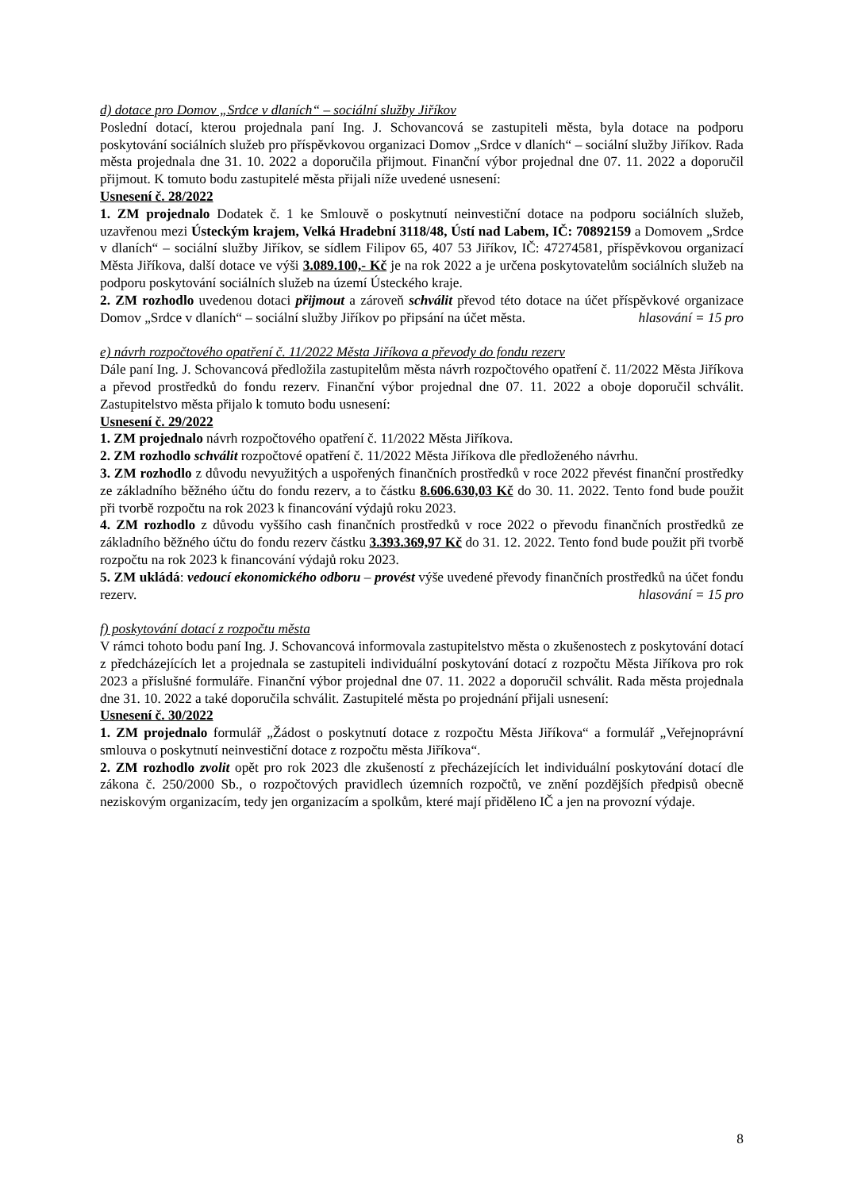d) dotace pro Domov „Srdce v dlaních“ – sociální služby Jiříkov
Poslední dotací, kterou projednala paní Ing. J. Schovancová se zastupiteli města, byla dotace na podporu poskytování sociálních služeb pro příspěvkovou organizaci Domov „Srdce v dlaních“ – sociální služby Jiříkov. Rada města projednala dne 31. 10. 2022 a doporučila přijmout. Finanční výbor projednal dne 07. 11. 2022 a doporučil přijmout. K tomuto bodu zastupitelé města přijali níže uvedené usnesení:
Usnesení č. 28/2022
1. ZM projednalo Dodatek č. 1 ke Smlouvě o poskytnutí neinvestiční dotace na podporu sociálních služeb, uzavřenou mezi Ústeckým krajem, Velká Hradební 3118/48, Ústí nad Labem, IČ: 70892159 a Domovem „Srdce v dlaních“ – sociální služby Jiříkov, se sídlem Filipov 65, 407 53 Jiříkov, IČ: 47274581, příspěvkovou organizací Města Jiříkova, další dotace ve výši 3.089.100,- Kč je na rok 2022 a je určena poskytovatelům sociálních služeb na podporu poskytování sociálních služeb na území Ústeckého kraje.
2. ZM rozhodlo uvedenou dotaci přijmout a zároveň schválit převod této dotace na účet příspěvkové organizace Domov „Srdce v dlaních“ – sociální služby Jiříkov po připsání na účet města. hlasování = 15 pro
e) návrh rozpočtového opatření č. 11/2022 Města Jiříkova a převody do fondu rezerv
Dále paní Ing. J. Schovancová předložila zastupitelům města návrh rozpočtového opatření č. 11/2022 Města Jiříkova a převod prostředků do fondu rezerv. Finanční výbor projednal dne 07. 11. 2022 a oboje doporučil schválit. Zastupitelstvo města přijalo k tomuto bodu usnesení:
Usnesení č. 29/2022
1. ZM projednalo návrh rozpočtového opatření č. 11/2022 Města Jiříkova.
2. ZM rozhodlo schválit rozpočtové opatření č. 11/2022 Města Jiříkova dle předloženého návrhu.
3. ZM rozhodlo z důvodu nevyužitých a uspořených finančních prostředků v roce 2022 převést finanční prostředky ze základního běžného účtu do fondu rezerv, a to částku 8.606.630,03 Kč do 30. 11. 2022. Tento fond bude použit při tvorbě rozpočtu na rok 2023 k financování výdajů roku 2023.
4. ZM rozhodlo z důvodu vyššího cash finančních prostředků v roce 2022 o převodu finančních prostředků ze základního běžného účtu do fondu rezerv částku 3.393.369,97 Kč do 31. 12. 2022. Tento fond bude použit při tvorbě rozpočtu na rok 2023 k financování výdajů roku 2023.
5. ZM ukládá: vedoucí ekonomického odboru – provést výše uvedené převody finančních prostředků na účet fondu rezerv. hlasování = 15 pro
f) poskytování dotací z rozpočtu města
V rámci tohoto bodu paní Ing. J. Schovancová informovala zastupitelstvo města o zkušenostech z poskytování dotací z předcházejících let a projednala se zastupiteli individuální poskytování dotací z rozpočtu Města Jiříkova pro rok 2023 a příslušné formuláře. Finanční výbor projednal dne 07. 11. 2022 a doporučil schválit. Rada města projednala dne 31. 10. 2022 a také doporučila schválit. Zastupitelé města po projednání přijali usnesení:
Usnesení č. 30/2022
1. ZM projednalo formulář „Žádost o poskytnutí dotace z rozpočtu Města Jiříkova“ a formulář „Veřejnoprávní smlouva o poskytnutí neinvestiční dotace z rozpočtu města Jiříkova“.
2. ZM rozhodlo zvolit opět pro rok 2023 dle zkušeností z přecházejících let individuální poskytování dotací dle zákona č. 250/2000 Sb., o rozpočtových pravidlech územních rozpočtů, ve znění pozdějších předpisů obecně neziskovým organizacím, tedy jen organizacím a spolkům, které mají přiděleno IČ a jen na provozní výdaje.
8